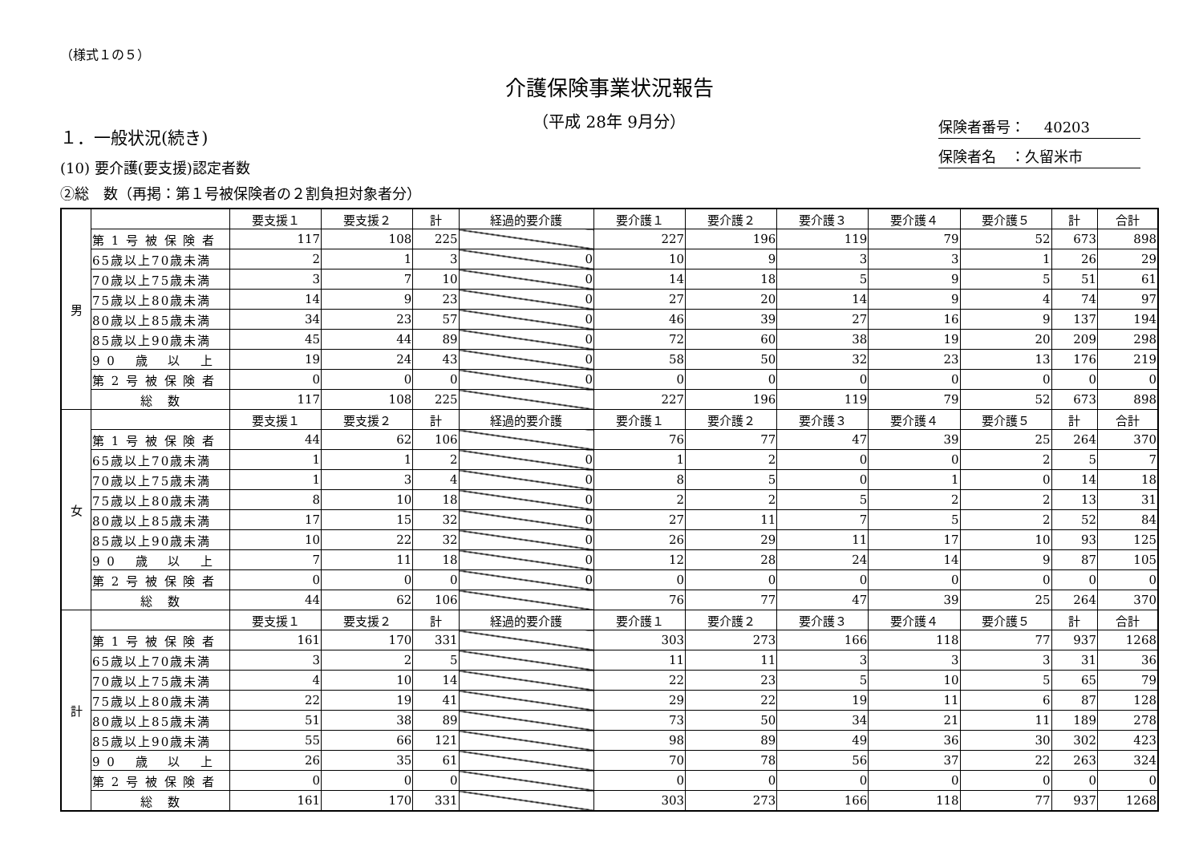（様式１の５）
介護保険事業状況報告
（平成 28年 9月分）
保険者番号：　 40203
保険者名　：久留米市
１．一般状況(続き)
(10) 要介護(要支援)認定者数
②総　数（再掲：第１号被保険者の２割負担対象者分）
| 男 | | 要支援１ | 要支援２ | 計 | 経過的要介護 | 要介護１ | 要介護２ | 要介護３ | 要介護４ | 要介護５ | 計 | 合計 |
| | 第 1 号 被 保 険 者 | 117 | 108 | 225 | | 227 | 196 | 119 | 79 | 52 | 673 | 898 |
| | 65歳以上70歳未満 | 2 | 1 | 3 | 0 | 10 | 9 | 3 | 3 | 1 | 26 | 29 |
| | 70歳以上75歳未満 | 3 | 7 | 10 | 0 | 14 | 18 | 5 | 9 | 5 | 51 | 61 |
| | 75歳以上80歳未満 | 14 | 9 | 23 | 0 | 27 | 20 | 14 | 9 | 4 | 74 | 97 |
| | 80歳以上85歳未満 | 34 | 23 | 57 | 0 | 46 | 39 | 27 | 16 | 9 | 137 | 194 |
| | 85歳以上90歳未満 | 45 | 44 | 89 | 0 | 72 | 60 | 38 | 19 | 20 | 209 | 298 |
| | 9 0 歳 以 上 | 19 | 24 | 43 | 0 | 58 | 50 | 32 | 23 | 13 | 176 | 219 |
| | 第 2 号 被 保 険 者 | 0 | 0 | 0 | 0 | 0 | 0 | 0 | 0 | 0 | 0 | 0 |
| | 総 数 | 117 | 108 | 225 | | 227 | 196 | 119 | 79 | 52 | 673 | 898 |
| 女 | | 要支援１ | 要支援２ | 計 | 経過的要介護 | 要介護１ | 要介護２ | 要介護３ | 要介護４ | 要介護５ | 計 | 合計 |
| | 第 1 号 被 保 険 者 | 44 | 62 | 106 | | 76 | 77 | 47 | 39 | 25 | 264 | 370 |
| | 65歳以上70歳未満 | 1 | 1 | 2 | 0 | 1 | 2 | 0 | 0 | 2 | 5 | 7 |
| | 70歳以上75歳未満 | 1 | 3 | 4 | 0 | 8 | 5 | 0 | 1 | 0 | 14 | 18 |
| | 75歳以上80歳未満 | 8 | 10 | 18 | 0 | 2 | 2 | 5 | 2 | 2 | 13 | 31 |
| | 80歳以上85歳未満 | 17 | 15 | 32 | 0 | 27 | 11 | 7 | 5 | 2 | 52 | 84 |
| | 85歳以上90歳未満 | 10 | 22 | 32 | 0 | 26 | 29 | 11 | 17 | 10 | 93 | 125 |
| | 9 0 歳 以 上 | 7 | 11 | 18 | 0 | 12 | 28 | 24 | 14 | 9 | 87 | 105 |
| | 第 2 号 被 保 険 者 | 0 | 0 | 0 | 0 | 0 | 0 | 0 | 0 | 0 | 0 | 0 |
| | 総 数 | 44 | 62 | 106 | | 76 | 77 | 47 | 39 | 25 | 264 | 370 |
| 計 | | 要支援１ | 要支援２ | 計 | 経過的要介護 | 要介護１ | 要介護２ | 要介護３ | 要介護４ | 要介護５ | 計 | 合計 |
| | 第 1 号 被 保 険 者 | 161 | 170 | 331 | | 303 | 273 | 166 | 118 | 77 | 937 | 1268 |
| | 65歳以上70歳未満 | 3 | 2 | 5 | | 11 | 11 | 3 | 3 | 3 | 31 | 36 |
| | 70歳以上75歳未満 | 4 | 10 | 14 | | 22 | 23 | 5 | 10 | 5 | 65 | 79 |
| | 75歳以上80歳未満 | 22 | 19 | 41 | | 29 | 22 | 19 | 11 | 6 | 87 | 128 |
| | 80歳以上85歳未満 | 51 | 38 | 89 | | 73 | 50 | 34 | 21 | 11 | 189 | 278 |
| | 85歳以上90歳未満 | 55 | 66 | 121 | | 98 | 89 | 49 | 36 | 30 | 302 | 423 |
| | 9 0 歳 以 上 | 26 | 35 | 61 | | 70 | 78 | 56 | 37 | 22 | 263 | 324 |
| | 第 2 号 被 保 険 者 | 0 | 0 | 0 | | 0 | 0 | 0 | 0 | 0 | 0 | 0 |
| | 総 数 | 161 | 170 | 331 | | 303 | 273 | 166 | 118 | 77 | 937 | 1268 |